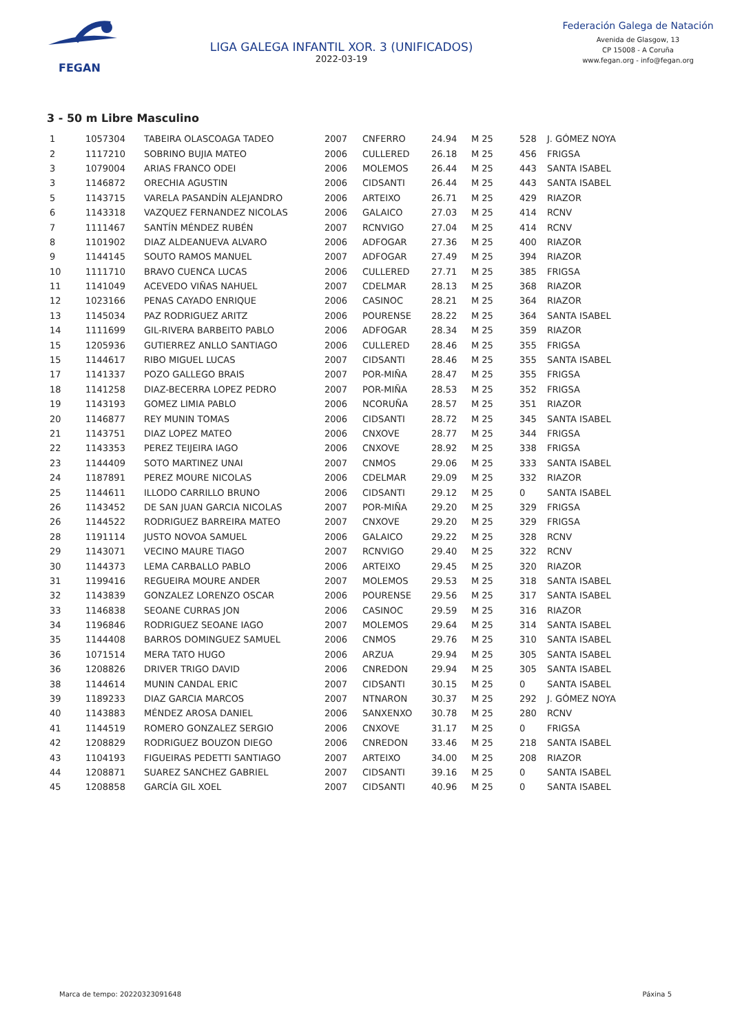FEGAN
LIGA GALEGA INFANTIL XOR. 3 (UNIFICADOS)
2022-03-19
Federación Galega de Natación
Avenida de Glasgow, 13
CP 15008 - A Coruña
www.fegan.org - info@fegan.org
3 - 50 m Libre Masculino
| 1 | 1057304 | TABEIRA OLASCOAGA TADEO | 2007 | CNFERRO | 24.94 | M 25 | 528 | J. GÓMEZ NOYA |
| 2 | 1117210 | SOBRINO BUJIA MATEO | 2006 | CULLERED | 26.18 | M 25 | 456 | FRIGSA |
| 3 | 1079004 | ARIAS FRANCO ODEI | 2006 | MOLEMOS | 26.44 | M 25 | 443 | SANTA ISABEL |
| 3 | 1146872 | ORECHIA AGUSTIN | 2006 | CIDSANTI | 26.44 | M 25 | 443 | SANTA ISABEL |
| 5 | 1143715 | VARELA PASANDÍN ALEJANDRO | 2006 | ARTEIXO | 26.71 | M 25 | 429 | RIAZOR |
| 6 | 1143318 | VAZQUEZ FERNANDEZ NICOLAS | 2006 | GALAICO | 27.03 | M 25 | 414 | RCNV |
| 7 | 1111467 | SANTÍN MÉNDEZ RUBÉN | 2007 | RCNVIGO | 27.04 | M 25 | 414 | RCNV |
| 8 | 1101902 | DIAZ ALDEANUEVA ALVARO | 2006 | ADFOGAR | 27.36 | M 25 | 400 | RIAZOR |
| 9 | 1144145 | SOUTO RAMOS MANUEL | 2007 | ADFOGAR | 27.49 | M 25 | 394 | RIAZOR |
| 10 | 1111710 | BRAVO CUENCA LUCAS | 2006 | CULLERED | 27.71 | M 25 | 385 | FRIGSA |
| 11 | 1141049 | ACEVEDO VIÑAS NAHUEL | 2007 | CDELMAR | 28.13 | M 25 | 368 | RIAZOR |
| 12 | 1023166 | PENAS CAYADO ENRIQUE | 2006 | CASINOC | 28.21 | M 25 | 364 | RIAZOR |
| 13 | 1145034 | PAZ RODRIGUEZ ARITZ | 2006 | POURENSE | 28.22 | M 25 | 364 | SANTA ISABEL |
| 14 | 1111699 | GIL-RIVERA BARBEITO PABLO | 2006 | ADFOGAR | 28.34 | M 25 | 359 | RIAZOR |
| 15 | 1205936 | GUTIERREZ ANLLO SANTIAGO | 2006 | CULLERED | 28.46 | M 25 | 355 | FRIGSA |
| 15 | 1144617 | RIBO MIGUEL LUCAS | 2007 | CIDSANTI | 28.46 | M 25 | 355 | SANTA ISABEL |
| 17 | 1141337 | POZO GALLEGO BRAIS | 2007 | POR-MIÑA | 28.47 | M 25 | 355 | FRIGSA |
| 18 | 1141258 | DIAZ-BECERRA LOPEZ PEDRO | 2007 | POR-MIÑA | 28.53 | M 25 | 352 | FRIGSA |
| 19 | 1143193 | GOMEZ LIMIA PABLO | 2006 | NCORUÑA | 28.57 | M 25 | 351 | RIAZOR |
| 20 | 1146877 | REY MUNIN TOMAS | 2006 | CIDSANTI | 28.72 | M 25 | 345 | SANTA ISABEL |
| 21 | 1143751 | DIAZ LOPEZ MATEO | 2006 | CNXOVE | 28.77 | M 25 | 344 | FRIGSA |
| 22 | 1143353 | PEREZ TEIJEIRA IAGO | 2006 | CNXOVE | 28.92 | M 25 | 338 | FRIGSA |
| 23 | 1144409 | SOTO MARTINEZ UNAI | 2007 | CNMOS | 29.06 | M 25 | 333 | SANTA ISABEL |
| 24 | 1187891 | PEREZ MOURE NICOLAS | 2006 | CDELMAR | 29.09 | M 25 | 332 | RIAZOR |
| 25 | 1144611 | ILLODO CARRILLO BRUNO | 2006 | CIDSANTI | 29.12 | M 25 | 0 | SANTA ISABEL |
| 26 | 1143452 | DE SAN JUAN GARCIA NICOLAS | 2007 | POR-MIÑA | 29.20 | M 25 | 329 | FRIGSA |
| 26 | 1144522 | RODRIGUEZ BARREIRA MATEO | 2007 | CNXOVE | 29.20 | M 25 | 329 | FRIGSA |
| 28 | 1191114 | JUSTO NOVOA SAMUEL | 2006 | GALAICO | 29.22 | M 25 | 328 | RCNV |
| 29 | 1143071 | VECINO MAURE TIAGO | 2007 | RCNVIGO | 29.40 | M 25 | 322 | RCNV |
| 30 | 1144373 | LEMA CARBALLO PABLO | 2006 | ARTEIXO | 29.45 | M 25 | 320 | RIAZOR |
| 31 | 1199416 | REGUEIRA MOURE ANDER | 2007 | MOLEMOS | 29.53 | M 25 | 318 | SANTA ISABEL |
| 32 | 1143839 | GONZALEZ LORENZO OSCAR | 2006 | POURENSE | 29.56 | M 25 | 317 | SANTA ISABEL |
| 33 | 1146838 | SEOANE CURRAS JON | 2006 | CASINOC | 29.59 | M 25 | 316 | RIAZOR |
| 34 | 1196846 | RODRIGUEZ SEOANE IAGO | 2007 | MOLEMOS | 29.64 | M 25 | 314 | SANTA ISABEL |
| 35 | 1144408 | BARROS DOMINGUEZ SAMUEL | 2006 | CNMOS | 29.76 | M 25 | 310 | SANTA ISABEL |
| 36 | 1071514 | MERA TATO HUGO | 2006 | ARZUA | 29.94 | M 25 | 305 | SANTA ISABEL |
| 36 | 1208826 | DRIVER TRIGO DAVID | 2006 | CNREDON | 29.94 | M 25 | 305 | SANTA ISABEL |
| 38 | 1144614 | MUNIN CANDAL ERIC | 2007 | CIDSANTI | 30.15 | M 25 | 0 | SANTA ISABEL |
| 39 | 1189233 | DIAZ GARCIA MARCOS | 2007 | NTNARON | 30.37 | M 25 | 292 | J. GÓMEZ NOYA |
| 40 | 1143883 | MÉNDEZ AROSA DANIEL | 2006 | SANXENXO | 30.78 | M 25 | 280 | RCNV |
| 41 | 1144519 | ROMERO GONZALEZ SERGIO | 2006 | CNXOVE | 31.17 | M 25 | 0 | FRIGSA |
| 42 | 1208829 | RODRIGUEZ BOUZON DIEGO | 2006 | CNREDON | 33.46 | M 25 | 218 | SANTA ISABEL |
| 43 | 1104193 | FIGUEIRAS PEDETTI SANTIAGO | 2007 | ARTEIXO | 34.00 | M 25 | 208 | RIAZOR |
| 44 | 1208871 | SUAREZ SANCHEZ GABRIEL | 2007 | CIDSANTI | 39.16 | M 25 | 0 | SANTA ISABEL |
| 45 | 1208858 | GARCÍA GIL XOEL | 2007 | CIDSANTI | 40.96 | M 25 | 0 | SANTA ISABEL |
Marca de tempo: 20220323091648 Páxina 5